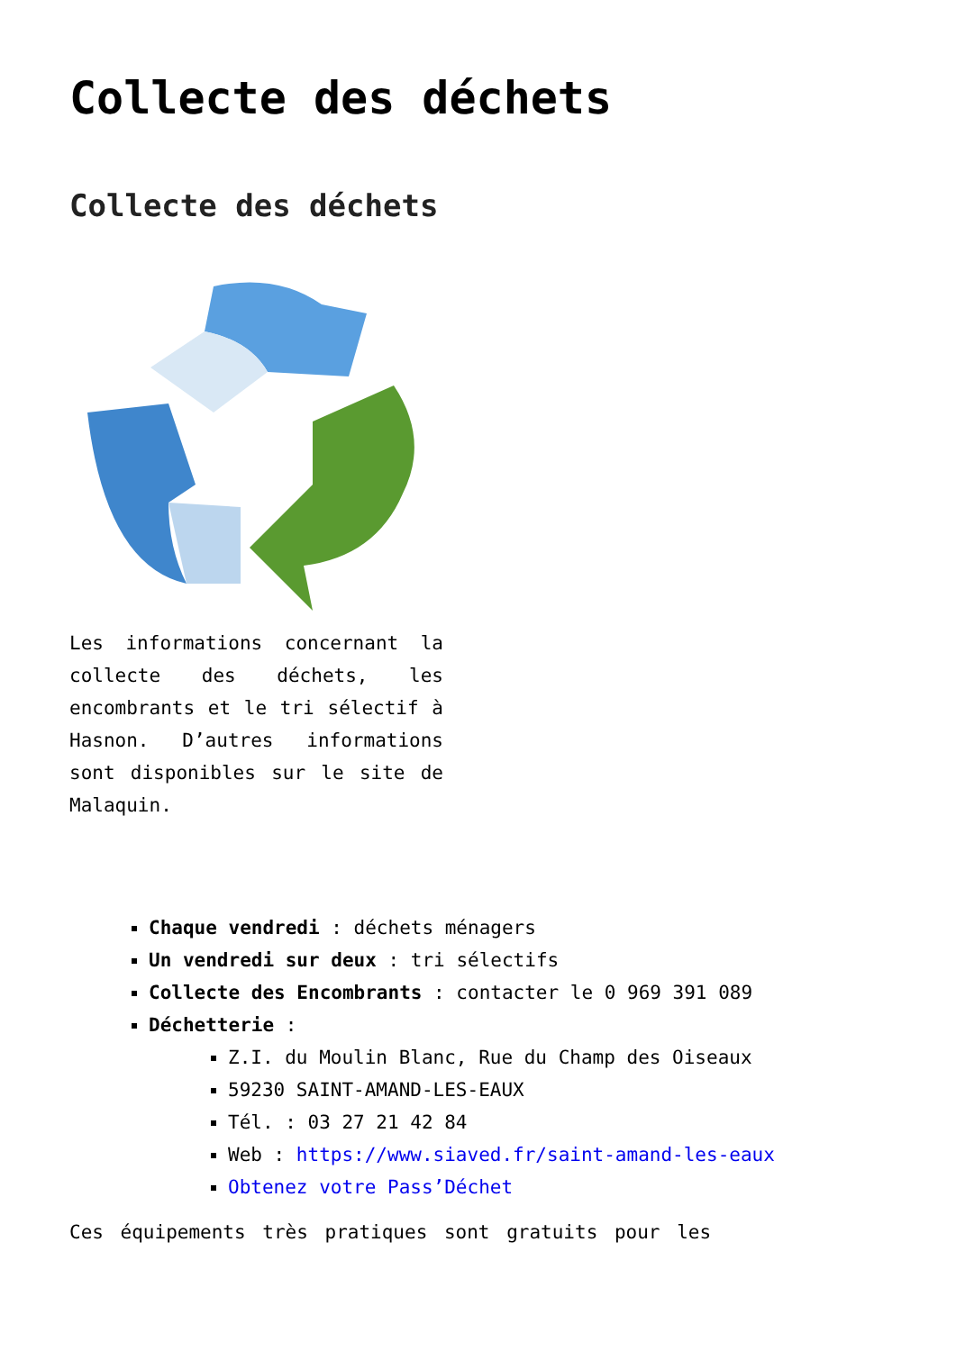Collecte des déchets
Collecte des déchets
Les informations concernant la collecte des déchets, les encombrants et le tri sélectif à Hasnon. D’autres informations sont disponibles sur le site de Malaquin.
Chaque vendredi : déchets ménagers
Un vendredi sur deux : tri sélectifs
Collecte des Encombrants : contacter le 0 969 391 089
Déchetterie :
Z.I. du Moulin Blanc, Rue du Champ des Oiseaux
59230 SAINT-AMAND-LES-EAUX
Tél. : 03 27 21 42 84
Web : https://www.siaved.fr/saint-amand-les-eaux
Obtenez votre Pass’Déchet
Ces équipements très pratiques sont gratuits pour les